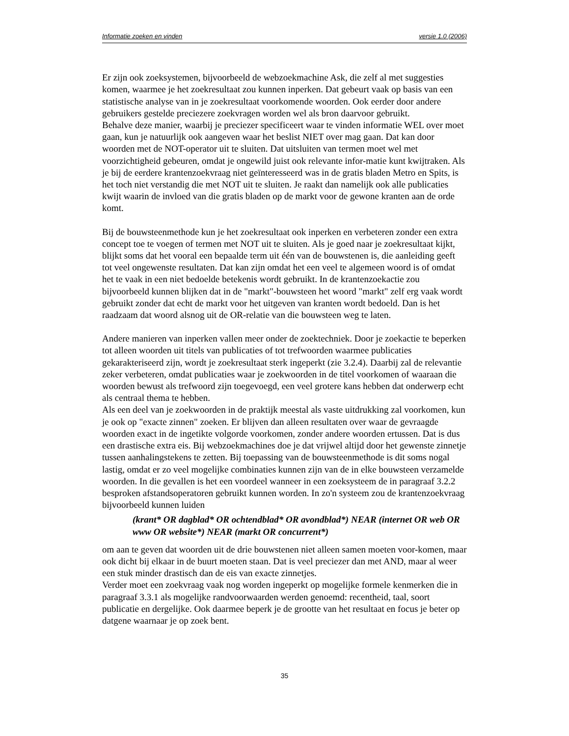Informatie zoeken en vinden versie 1.0 (2006)
Er zijn ook zoeksystemen, bijvoorbeeld de webzoekmachine Ask, die zelf al met suggesties komen, waarmee je het zoekresultaat zou kunnen inperken. Dat gebeurt vaak op basis van een statistische analyse van in je zoekresultaat voorkomende woorden. Ook eerder door andere gebruikers gestelde preciezere zoekvragen worden wel als bron daarvoor gebruikt.
Behalve deze manier, waarbij je preciezer specificeert waar te vinden informatie WEL over moet gaan, kun je natuurlijk ook aangeven waar het beslist NIET over mag gaan. Dat kan door woorden met de NOT-operator uit te sluiten. Dat uitsluiten van termen moet wel met voorzichtigheid gebeuren, omdat je ongewild juist ook relevante infor-matie kunt kwijtraken. Als je bij de eerdere krantenzoekvraag niet geïnteresseerd was in de gratis bladen Metro en Spits, is het toch niet verstandig die met NOT uit te sluiten. Je raakt dan namelijk ook alle publicaties kwijt waarin de invloed van die gratis bladen op de markt voor de gewone kranten aan de orde komt.
Bij de bouwsteenmethode kun je het zoekresultaat ook inperken en verbeteren zonder een extra concept toe te voegen of termen met NOT uit te sluiten. Als je goed naar je zoekresultaat kijkt, blijkt soms dat het vooral een bepaalde term uit één van de bouwstenen is, die aanleiding geeft tot veel ongewenste resultaten. Dat kan zijn omdat het een veel te algemeen woord is of omdat het te vaak in een niet bedoelde betekenis wordt gebruikt. In de krantenzoekactie zou bijvoorbeeld kunnen blijken dat in de "markt"-bouwsteen het woord "markt" zelf erg vaak wordt gebruikt zonder dat echt de markt voor het uitgeven van kranten wordt bedoeld. Dan is het raadzaam dat woord alsnog uit de OR-relatie van die bouwsteen weg te laten.
Andere manieren van inperken vallen meer onder de zoektechniek. Door je zoekactie te beperken tot alleen woorden uit titels van publicaties of tot trefwoorden waarmee publicaties gekarakteriseerd zijn, wordt je zoekresultaat sterk ingeperkt (zie 3.2.4). Daarbij zal de relevantie zeker verbeteren, omdat publicaties waar je zoekwoorden in de titel voorkomen of waaraan die woorden bewust als trefwoord zijn toegevoegd, een veel grotere kans hebben dat onderwerp echt als centraal thema te hebben.
Als een deel van je zoekwoorden in de praktijk meestal als vaste uitdrukking zal voorkomen, kun je ook op "exacte zinnen" zoeken. Er blijven dan alleen resultaten over waar de gevraagde woorden exact in de ingetikte volgorde voorkomen, zonder andere woorden ertussen. Dat is dus een drastische extra eis. Bij webzoekmachines doe je dat vrijwel altijd door het gewenste zinnetje tussen aanhalingstekens te zetten. Bij toepassing van de bouwsteenmethode is dit soms nogal lastig, omdat er zo veel mogelijke combinaties kunnen zijn van de in elke bouwsteen verzamelde woorden. In die gevallen is het een voordeel wanneer in een zoeksysteem de in paragraaf 3.2.2 besproken afstandsoperatoren gebruikt kunnen worden. In zo'n systeem zou de krantenzoekvraag bijvoorbeeld kunnen luiden
(krant* OR dagblad* OR ochtendblad* OR avondblad*) NEAR (internet OR web OR www OR website*) NEAR (markt OR concurrent*)
om aan te geven dat woorden uit de drie bouwstenen niet alleen samen moeten voor-komen, maar ook dicht bij elkaar in de buurt moeten staan. Dat is veel preciezer dan met AND, maar al weer een stuk minder drastisch dan de eis van exacte zinnetjes.
Verder moet een zoekvraag vaak nog worden ingeperkt op mogelijke formele kenmerken die in paragraaf 3.3.1 als mogelijke randvoorwaarden werden genoemd: recentheid, taal, soort publicatie en dergelijke. Ook daarmee beperk je de grootte van het resultaat en focus je beter op datgene waarnaar je op zoek bent.
35